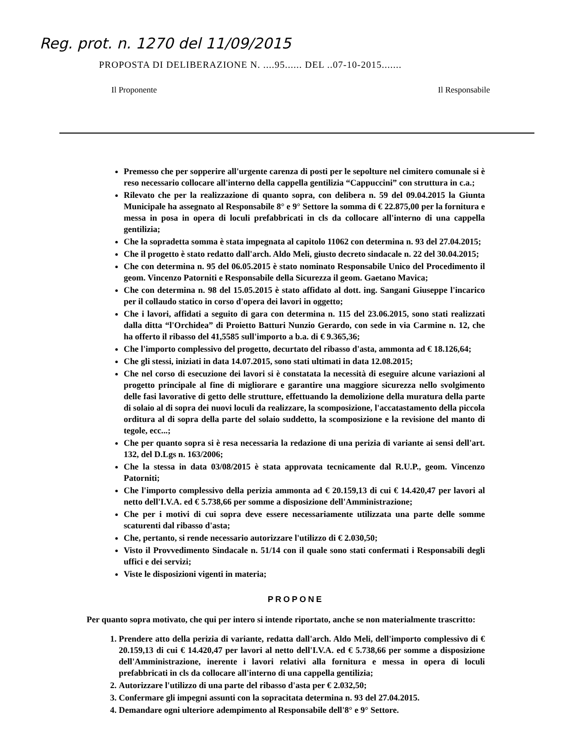Reg. prot. n. 1270 del 11/09/2015
PROPOSTA DI DELIBERAZIONE N. ....95...... DEL ..07-10-2015.......
Il Proponente Il Responsabile
Premesso che per sopperire all'urgente carenza di posti per le sepolture nel cimitero comunale si è reso necessario collocare all'interno della cappella gentilizia “Cappuccini” con struttura in c.a.;
Rilevato che per la realizzazione di quanto sopra, con delibera n. 59 del 09.04.2015 la Giunta Municipale ha assegnato al Responsabile 8° e 9° Settore la somma di € 22.875,00 per la fornitura e messa in posa in opera di loculi prefabbricati in cls da collocare all'interno di una cappella gentilizia;
Che la sopradetta somma è stata impegnata al capitolo 11062 con determina n. 93 del 27.04.2015;
Che il progetto è stato redatto dall'arch. Aldo Meli, giusto decreto sindacale n. 22 del 30.04.2015;
Che con determina n. 95 del 06.05.2015 è stato nominato Responsabile Unico del Procedimento il geom. Vincenzo Patorniti e Responsabile della Sicurezza il geom. Gaetano Mavica;
Che con determina n. 98 del 15.05.2015 è stato affidato al dott. ing. Sangani Giuseppe l'incarico per il collaudo statico in corso d'opera dei lavori in oggetto;
Che i lavori, affidati a seguito di gara con determina n. 115 del 23.06.2015, sono stati realizzati dalla ditta “l'Orchidea” di Proietto Batturi Nunzio Gerardo, con sede in via Carmine n. 12, che ha offerto il ribasso del 41,5585 sull'importo a b.a. di € 9.365,36;
Che l'importo complessivo del progetto, decurtato del ribasso d'asta, ammonta ad € 18.126,64;
Che gli stessi, iniziati in data 14.07.2015, sono stati ultimati in data 12.08.2015;
Che nel corso di esecuzione dei lavori si è constatata la necessità di eseguire alcune variazioni al progetto principale al fine di migliorare e garantire una maggiore sicurezza nello svolgimento delle fasi lavorative di getto delle strutture, effettuando la demolizione della muratura della parte di solaio al di sopra dei nuovi loculi da realizzare, la scomposizione, l'accatastamento della piccola orditura al di sopra della parte del solaio suddetto, la scomposizione e la revisione del manto di tegole, ecc...;
Che per quanto sopra si è resa necessaria la redazione di una perizia di variante ai sensi dell'art. 132, del D.Lgs n. 163/2006;
Che la stessa in data 03/08/2015 è stata approvata tecnicamente dal R.U.P., geom. Vincenzo Patorniti;
Che l'importo complessivo della perizia ammonta ad € 20.159,13 di cui € 14.420,47 per lavori al netto dell'I.V.A. ed € 5.738,66 per somme a disposizione dell'Amministrazione;
Che per i motivi di cui sopra deve essere necessariamente utilizzata una parte delle somme scaturenti dal ribasso d'asta;
Che, pertanto, si rende necessario autorizzare l'utilizzo di € 2.030,50;
Visto il Provvedimento Sindacale n. 51/14 con il quale sono stati confermati i Responsabili degli uffici e dei servizi;
Viste le disposizioni vigenti in materia;
PROPONE
Per quanto sopra motivato, che qui per intero si intende riportato, anche se non materialmente trascritto:
1. Prendere atto della perizia di variante, redatta dall'arch. Aldo Meli, dell'importo complessivo di € 20.159,13 di cui € 14.420,47 per lavori al netto dell'I.V.A. ed € 5.738,66 per somme a disposizione dell'Amministrazione, inerente i lavori relativi alla fornitura e messa in opera di loculi prefabbricati in cls da collocare all'interno di una cappella gentilizia;
2. Autorizzare l'utilizzo di una parte del ribasso d'asta per € 2.032,50;
3. Confermare gli impegni assunti con la sopracitata determina n. 93 del 27.04.2015.
4. Demandare ogni ulteriore adempimento al Responsabile dell'8° e 9° Settore.